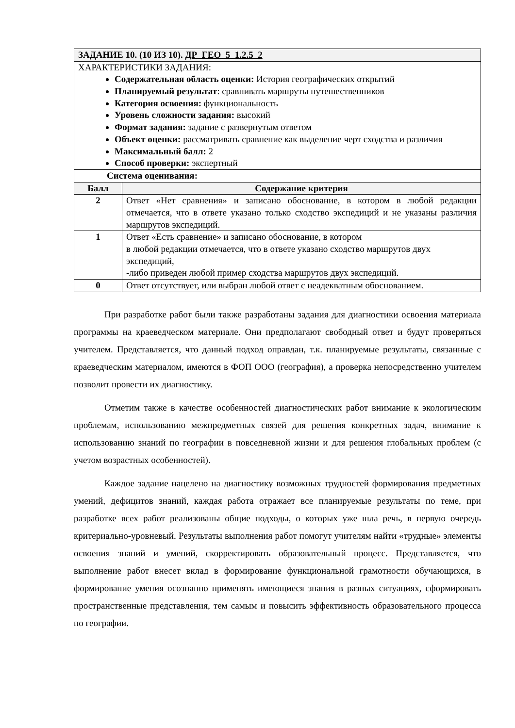| ЗАДАНИЕ 10. (10 ИЗ 10). ДР_ГЕО_5_1.2.5_2 | |
| --- | --- |
| ХАРАКТЕРИСТИКИ ЗАДАНИЯ: Содержательная область оценки: История географических открытий Планируемый результат : сравнивать маршруты путешественников Категория освоения: функциональность Уровень сложности задания: высокий Формат задания: задание с развернутым ответом Объект оценки: рассматривать сравнение как выделение черт сходства и различия Максимальный балл: 2 Способ проверки: экспертный | |
| Система оценивания: | |
| Балл | Содержание критерия |
| 2 | Ответ «Нет сравнения» и записано обоснование, в котором в любой редакции отмечается, что в ответе указано только сходство экспедиций и не указаны различия маршрутов экспедиций. |
| 1 | Ответ «Есть сравнение» и записано обоснование, в котором в любой редакции отмечается, что в ответе указано сходство маршрутов двух экспедиций, -либо приведен любой пример сходства маршрутов двух экспедиций. |
| 0 | Ответ отсутствует, или выбран любой ответ с неадекватным обоснованием. |
При разработке работ были также разработаны задания для диагностики освоения материала программы на краеведческом материале. Они предполагают свободный ответ и будут проверяться учителем. Представляется, что данный подход оправдан, т.к. планируемые результаты, связанные с краеведческим материалом, имеются в ФОП ООО (география), а проверка непосредственно учителем позволит провести их диагностику.
Отметим также в качестве особенностей диагностических работ внимание к экологическим проблемам, использованию межпредметных связей для решения конкретных задач, внимание к использованию знаний по географии в повседневной жизни и для решения глобальных проблем (с учетом возрастных особенностей).
Каждое задание нацелено на диагностику возможных трудностей формирования предметных умений, дефицитов знаний, каждая работа отражает все планируемые результаты по теме, при разработке всех работ реализованы общие подходы, о которых уже шла речь, в первую очередь критериально-уровневый. Результаты выполнения работ помогут учителям найти «трудные» элементы освоения знаний и умений, скорректировать образовательный процесс. Представляется, что выполнение работ внесет вклад в формирование функциональной грамотности обучающихся, в формирование умения осознанно применять имеющиеся знания в разных ситуациях, сформировать пространственные представления, тем самым и повысить эффективность образовательного процесса по географии.